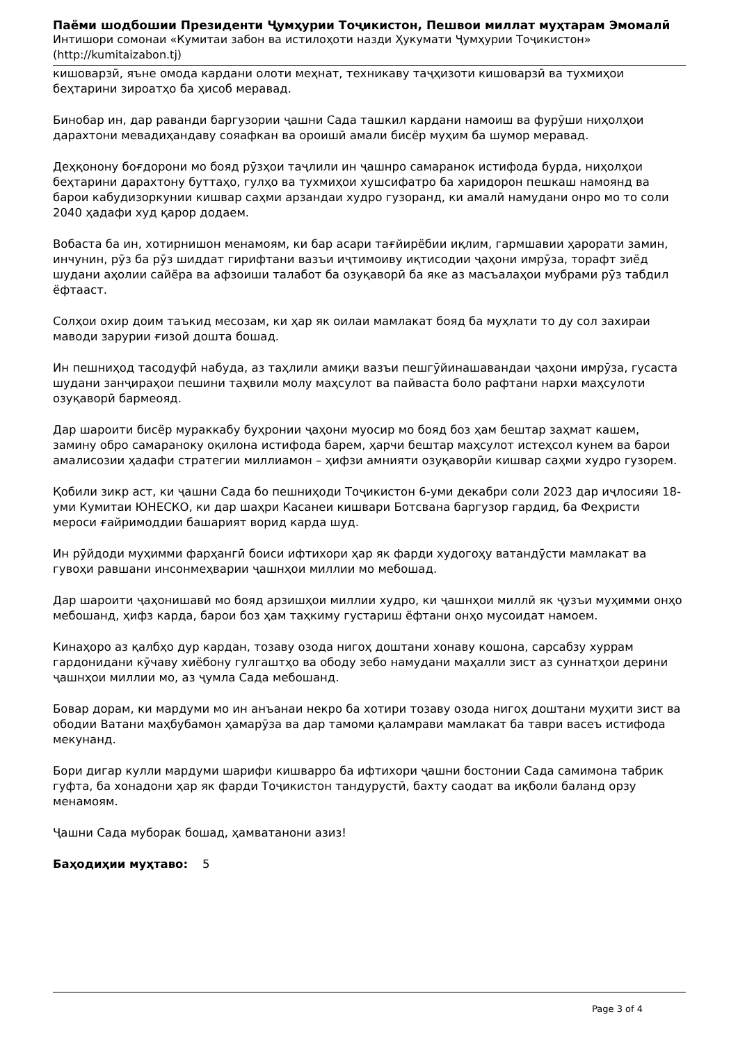Паёми шодбошии Президенти Ҷумҳурии Тоҷикистон, Пешвои миллат муҳтарам Эмомалӣ
Интишори сомонаи «Кумитаи забон ва истилоҳоти назди Ҳукумати Ҷумҳурии Тоҷикистон»
(http://kumitaizabon.tj)
кишоварзӣ, яъне омода кардани олоти меҳнат, техникаву таҷҳизоти кишоварзӣ ва тухмиҳои беҳтарини зироатҳо ба ҳисоб меравад.
Бинобар ин, дар раванди баргузории ҷашни Сада ташкил кардани намоиш ва фурӯши ниҳолҳои дарахтони мевадиҳандаву сояафкан ва ороишӣ амали бисёр муҳим ба шумор меравад.
Деҳқонону боғдорони мо бояд рӯзҳои таҷлили ин ҷашнро самаранок истифода бурда, ниҳолҳои беҳтарини дарахтону буттаҳо, гулҳо ва тухмиҳои хушсифатро ба харидорон пешкаш намоянд ва барои кабудизоркунии кишвар саҳми арзандаи худро гузоранд, ки амалӣ намудани онро мо то соли 2040 ҳадафи худ қарор додаем.
Вобаста ба ин, хотирнишон менамоям, ки бар асари тағйирёбии иқлим, гармшавии ҳарорати замин, инчунин, рӯз ба рӯз шиддат гирифтани вазъи иҷтимоиву иқтисодии ҷаҳони имрӯза, торафт зиёд шудани аҳолии сайёра ва афзоиши талабот ба озуқаворӣ ба яке аз масъалаҳои мубрами рӯз табдил ёфтааст.
Солҳои охир доим таъкид месозам, ки ҳар як оилаи мамлакат бояд ба муҳлати то ду сол захираи маводи зарурии ғизоӣ дошта бошад.
Ин пешниҳод тасодуфӣ набуда, аз таҳлили амиқи вазъи пешгӯйинашавандаи ҷаҳони имрӯза, гусаста шудани занҷираҳои пешини таҳвили молу маҳсулот ва пайваста боло рафтани нархи маҳсулоти озуқаворӣ бармеояд.
Дар шароити бисёр мураккабу буҳронии ҷаҳони муосир мо бояд боз ҳам бештар заҳмат кашем, замину обро самараноку оқилона истифода барем, ҳарчи бештар маҳсулот истеҳсол кунем ва барои амалисозии ҳадафи стратегии миллиамон – ҳифзи амнияти озуқаворӣи кишвар саҳми худро гузорем.
Қобили зикр аст, ки ҷашни Сада бо пешниҳоди Тоҷикистон 6-уми декабри соли 2023 дар иҷлосияи 18-уми Кумитаи ЮНЕСКО, ки дар шаҳри Касанеи кишвари Ботсвана баргузор гардид, ба Феҳристи мероси ғайримоддии башарият ворид карда шуд.
Ин рӯйдоди муҳимми фарҳангӣ боиси ифтихори ҳар як фарди худогоҳу ватандӯсти мамлакат ва гувоҳи равшани инсонмеҳварии ҷашнҳои миллии мо мебошад.
Дар шароити ҷаҳонишавӣ мо бояд арзишҳои миллии худро, ки ҷашнҳои миллӣ як ҷузъи муҳимми онҳо мебошанд, ҳифз карда, барои боз ҳам таҳкиму густариш ёфтани онҳо мусоидат намоем.
Кинаҳоро аз қалбҳо дур кардан, тозаву озода нигоҳ доштани хонаву кошона, сарсабзу хуррам гардонидани кӯчаву хиёбону гулгаштҳо ва ободу зебо намудани маҳалли зист аз суннатҳои дерини ҷашнҳои миллии мо, аз ҷумла Сада мебошанд.
Бовар дорам, ки мардуми мо ин анъанаи некро ба хотири тозаву озода нигоҳ доштани муҳити зист ва ободии Ватани маҳбубамон ҳамарӯза ва дар тамоми қаламрави мамлакат ба таври васеъ истифода мекунанд.
Бори дигар кулли мардуми шарифи кишварро ба ифтихори ҷашни бостонии Сада самимона табрик гуфта, ба хонадони ҳар як фарди Тоҷикистон тандурустӣ, бахту саодат ва иқболи баланд орзу менамоям.
Ҷашни Сада муборак бошад, ҳамватанони азиз!
Баҳодиҳии муҳтаво: 5
Page 3 of 4